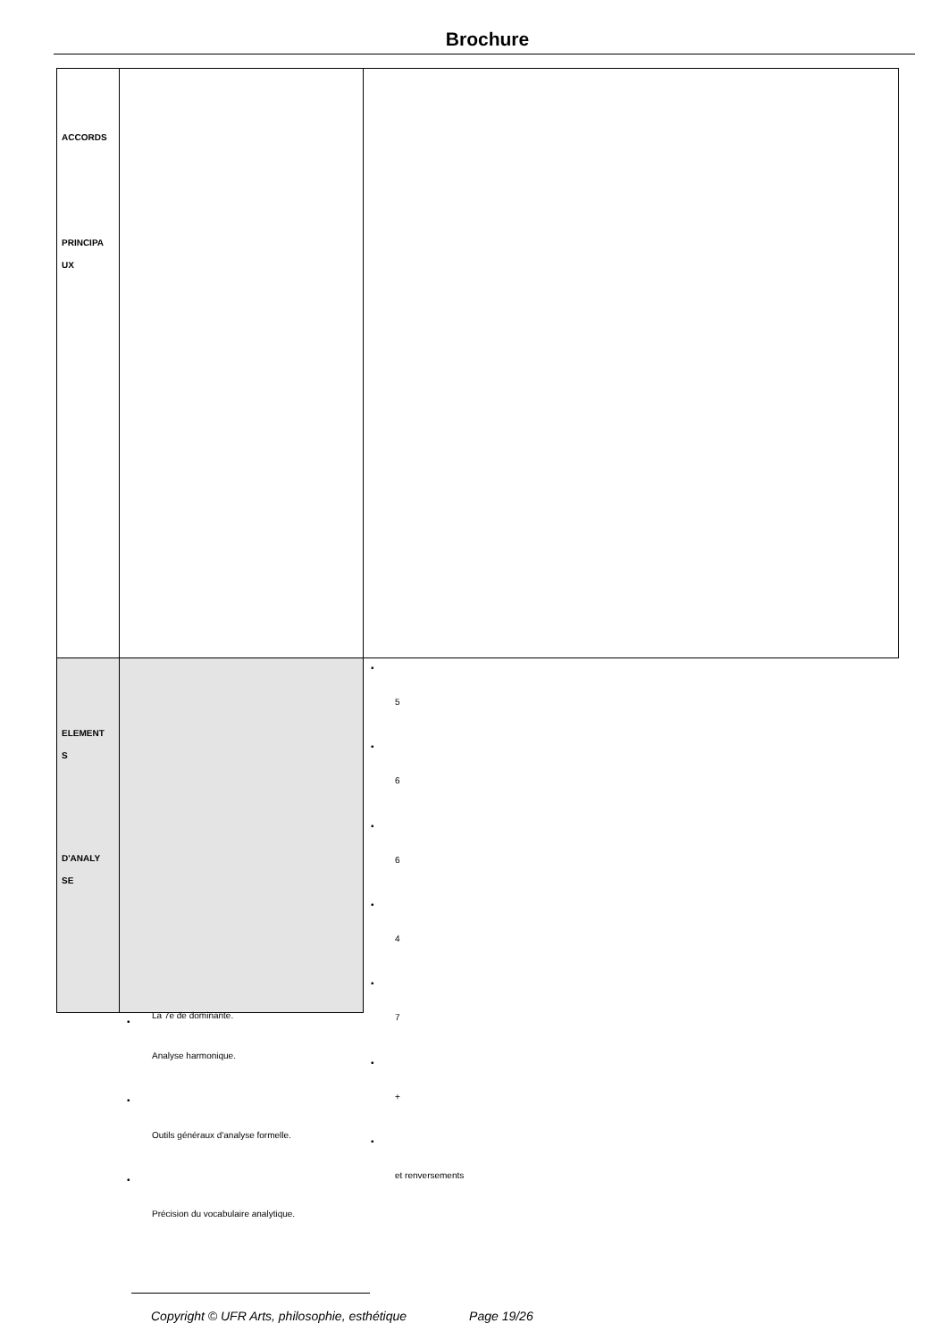Brochure
| ACCORDS PRINCIPA UX | | |
| ELEMENT S D'ANALY SE | | |
•
5
•
6
•
6
•
4
•
7
•
+
•
et renversements
•
La 7e de dominante.
Analyse harmonique.
•
Outils généraux d'analyse formelle.
•
Précision du vocabulaire analytique.
Copyright © UFR Arts, philosophie, esthétique Page 19/26